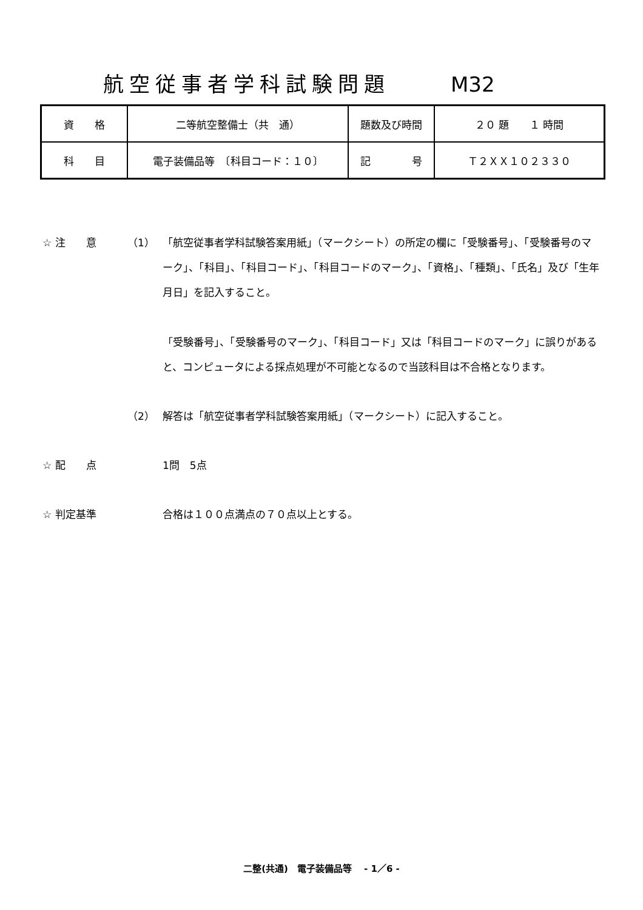航空従事者学科試験問題 M32
| 資 格 | 二等航空整備士（共 通） | 題数及び時間 | ２０ 題 １ 時間 |
| 科 目 | 電子装備品等 〔科目コード：１０〕 | 記 号 | Ｔ２ＸＸ１０２３３０ |
☆ 注　　意 （1） 「航空従事者学科試験答案用紙」（マークシート）の所定の欄に「受験番号」、「受験番号のマーク」、「科目」、「科目コード」、「科目コードのマーク」、「資格」、「種類」、「氏名」及び「生年月日」を記入すること。
「受験番号」、「受験番号のマーク」、「科目コード」又は「科目コードのマーク」に誤りがあると、コンピュータによる採点処理が不可能となるので当該科目は不合格となります。
（2） 解答は「航空従事者学科試験答案用紙」（マークシート）に記入すること。
☆ 配　　点 1問　5点
☆ 判定基準 合格は１００点満点の７０点以上とする。
二整(共通)　電子装備品等　 - 1／6 -